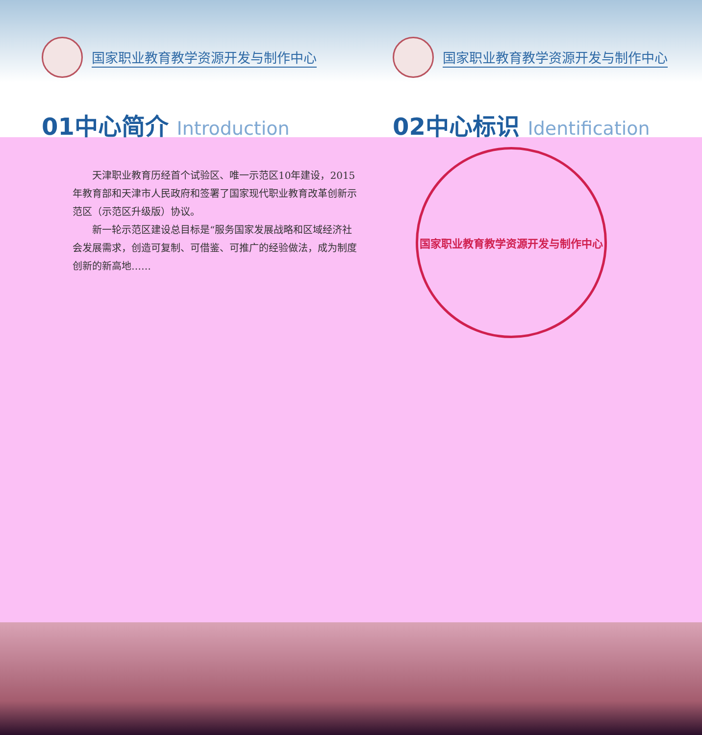国家职业教育教学资源开发与制作中心
01中心简介 Introduction
国家职业教育教学资源开发与制作中心
02中心标识 Identification
　　天津职业教育历经首个试验区、唯一示范区10年建设，2015年教育部和天津市人民政府和签署了国家现代职业教育改革创新示范区（示范区升级版）协议。
　　新一轮示范区建设总目标是“服务国家发展战略和区域经济社会发展需求，创造可复制、可借鉴、可推广的经验做法，成为制度创新的新高地……
国家职业教育教学资源开发与制作中心